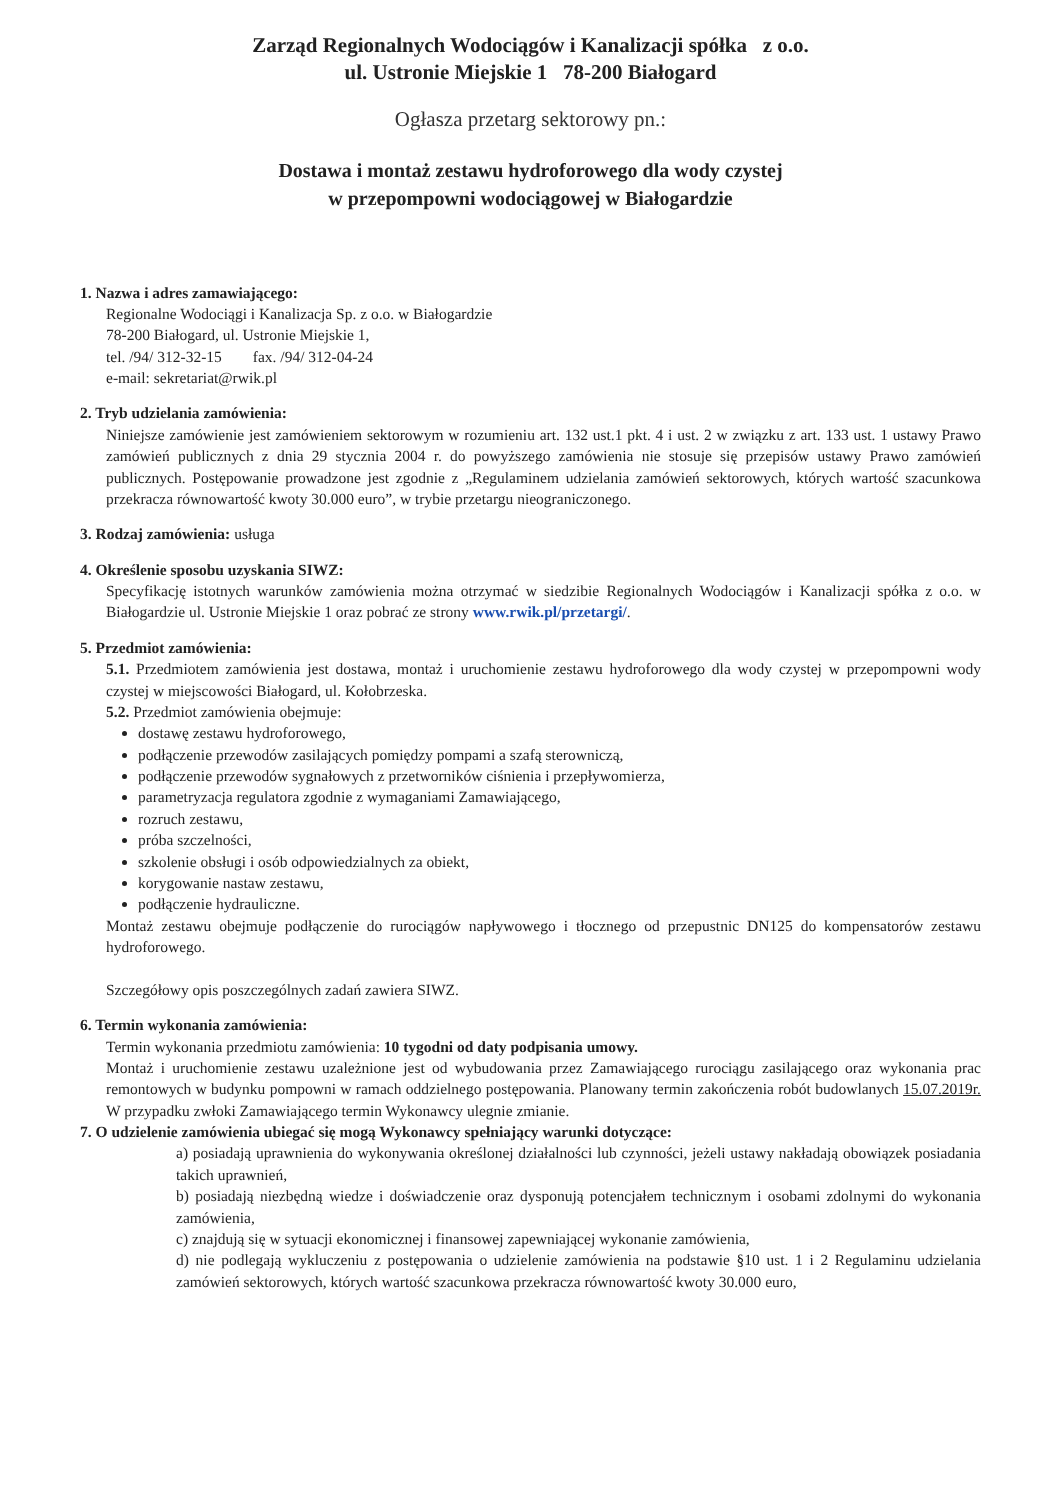Zarząd Regionalnych Wodociągów i Kanalizacji spółka z o.o.
ul. Ustronie Miejskie 1 78-200 Białogard
Ogłasza przetarg sektorowy pn.:
Dostawa i montaż zestawu hydroforowego dla wody czystej
w przepompowni wodociągowej w Białogardzie
1. Nazwa i adres zamawiającego:
Regionalne Wodociągi i Kanalizacja Sp. z o.o. w Białogardzie
78-200 Białogard, ul. Ustronie Miejskie 1,
tel. /94/ 312-32-15 fax. /94/ 312-04-24
e-mail: sekretariat@rwik.pl
2. Tryb udzielania zamówienia:
Niniejsze zamówienie jest zamówieniem sektorowym w rozumieniu art. 132 ust.1 pkt. 4 i ust. 2 w związku z art. 133 ust. 1 ustawy Prawo zamówień publicznych z dnia 29 stycznia 2004 r. do powyższego zamówienia nie stosuje się przepisów ustawy Prawo zamówień publicznych. Postępowanie prowadzone jest zgodnie z „Regulaminem udzielania zamówień sektorowych, których wartość szacunkowa przekracza równowartość kwoty 30.000 euro”, w trybie przetargu nieograniczonego.
3. Rodzaj zamówienia: usługa
4. Określenie sposobu uzyskania SIWZ:
Specyfikację istotnych warunków zamówienia można otrzymać w siedzibie Regionalnych Wodociągów i Kanalizacji spółka z o.o. w Białogardzie ul. Ustronie Miejskie 1 oraz pobrać ze strony www.rwik.pl/przetargi/.
5. Przedmiot zamówienia:
5.1. Przedmiotem zamówienia jest dostawa, montaż i uruchomienie zestawu hydroforowego dla wody czystej w przepompowni wody czystej w miejscowości Białogard, ul. Kołobrzeska.
5.2. Przedmiot zamówienia obejmuje:
dostawę zestawu hydroforowego,
podłączenie przewodów zasilających pomiędzy pompami a szafą sterowniczą,
podłączenie przewodów sygnałowych z przetworników ciśnienia i przepływomierza,
parametryzacja regulatora zgodnie z wymaganiami Zamawiającego,
rozruch zestawu,
próba szczelności,
szkolenie obsługi i osób odpowiedzialnych za obiekt,
korygowanie nastaw zestawu,
podłączenie hydrauliczne.
Montaż zestawu obejmuje podłączenie do rurociągów napływowego i tłocznego od przepustnic DN125 do kompensatorów zestawu hydroforowego.
Szczegółowy opis poszczególnych zadań zawiera SIWZ.
6. Termin wykonania zamówienia:
Termin wykonania przedmiotu zamówienia: 10 tygodni od daty podpisania umowy.
Montaż i uruchomienie zestawu uzależnione jest od wybudowania przez Zamawiającego rurociągu zasilającego oraz wykonania prac remontowych w budynku pompowni w ramach oddzielnego postępowania. Planowany termin zakończenia robót budowlanych 15.07.2019r. W przypadku zwłoki Zamawiającego termin Wykonawcy ulegnie zmianie.
7. O udzielenie zamówienia ubiegać się mogą Wykonawcy spełniający warunki dotyczące:
a) posiadają uprawnienia do wykonywania określonej działalności lub czynności, jeżeli ustawy nakładają obowiązek posiadania takich uprawnień,
b) posiadają niezbędną wiedze i doświadczenie oraz dysponują potencjałem technicznym i osobami zdolnymi do wykonania zamówienia,
c) znajdują się w sytuacji ekonomicznej i finansowej zapewniającej wykonanie zamówienia,
d) nie podlegają wykluczeniu z postępowania o udzielenie zamówienia na podstawie §10 ust. 1 i 2 Regulaminu udzielania zamówień sektorowych, których wartość szacunkowa przekracza równowartość kwoty 30.000 euro,